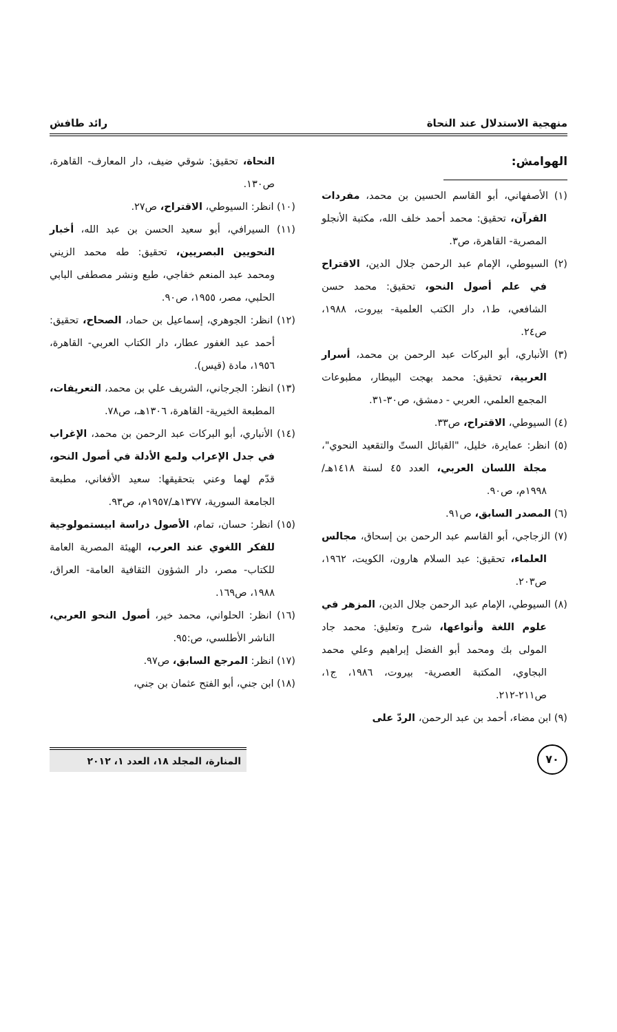منهجية الاستدلال عند النحاة رائد طافش
الهوامش:
(١) الأصفهاني، أبو القاسم الحسين بن محمد، مفردات القرآن، تحقيق: محمد أحمد خلف الله، مكتبة الأنجلو المصرية- القاهرة، ص٣.
(٢) السيوطي، الإمام عبد الرحمن جلال الدين، الاقتراح في علم أصول النحو، تحقيق: محمد حسن الشافعي، ط١، دار الكتب العلمية- بيروت، ١٩٨٨، ص٢٤.
(٣) الأنباري، أبو البركات عبد الرحمن بن محمد، أسرار العربية، تحقيق: محمد بهجت البيطار، مطبوعات المجمع العلمي، العربي - دمشق، ص٣٠-٣١.
(٤) السيوطي، الاقتراح، ص٣٣.
(٥) انظر: عمايرة، خليل، "القبائل الستّ والتقعيد النحوي"، مجلة اللسان العربي، العدد ٤٥ لسنة ١٤١٨هـ/١٩٩٨م، ص٩٠.
(٦) المصدر السابق، ص٩١.
(٧) الزجاجي، أبو القاسم عبد الرحمن بن إسحاق، مجالس العلماء، تحقيق: عبد السلام هارون، الكويت، ١٩٦٢، ص٢٠٣.
(٨) السيوطي، الإمام عبد الرحمن جلال الدين، المزهر في علوم اللغة وأنواعها، شرح وتعليق: محمد جاد المولى بك ومحمد أبو الفضل إبراهيم وعلي محمد البجاوي، المكتبة العصرية- بيروت، ١٩٨٦، ج١، ص٢١١-٢١٢.
(٩) ابن مضاء، أحمد بن عبد الرحمن، الردّ على
النحاة، تحقيق: شوقي ضيف، دار المعارف- القاهرة، ص١٣٠.
(١٠) انظر: السيوطي، الاقتراح، ص٢٧.
(١١) السيرافي، أبو سعيد الحسن بن عبد الله، أخبار النحويين البصريين، تحقيق: طه محمد الزيني ومحمد عبد المنعم خفاجي، طبع ونشر مصطفى البابي الحلبي، مصر، ١٩٥٥، ص٩٠.
(١٢) انظر: الجوهري، إسماعيل بن حماد، الصحاح، تحقيق: أحمد عبد الغفور عطار، دار الكتاب العربي- القاهرة، ١٩٥٦، مادة (قيس).
(١٣) انظر: الجرجاني، الشريف علي بن محمد، التعريفات، المطبعة الخيرية- القاهرة، ١٣٠٦هـ، ص٧٨.
(١٤) الأنباري، أبو البركات عبد الرحمن بن محمد، الإغراب في جدل الإعراب ولمع الأدلة في أصول النحو، قدّم لهما وعني بتحقيقها: سعيد الأفغاني، مطبعة الجامعة السورية، ١٣٧٧هـ/١٩٥٧م، ص٩٣.
(١٥) انظر: حسان، تمام، الأصول دراسة ابيستمولوجية للفكر اللغوي عند العرب، الهيئة المصرية العامة للكتاب- مصر، دار الشؤون الثقافية العامة- العراق، ١٩٨٨، ص١٦٩.
(١٦) انظر: الحلواني، محمد خير، أصول النحو العربي، الناشر الأطلسي، ص:٩٥.
(١٧) انظر: المرجع السابق، ص٩٧.
(١٨) ابن جني، أبو الفتح عثمان بن جني،
٧٠
المنارة، المجلد ١٨، العدد ١، ٢٠١٢